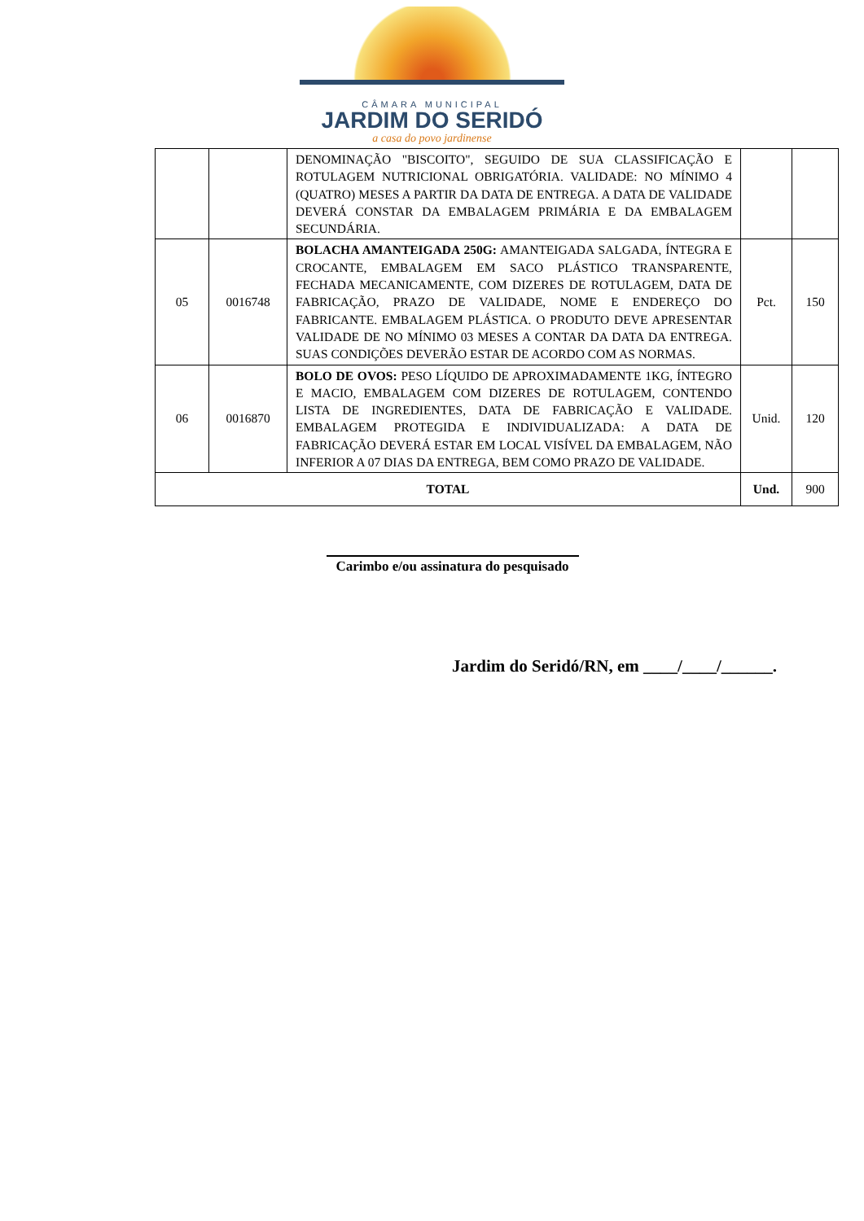CÂMARA MUNICIPAL
JARDIM DO SERIDÓ
a casa do povo jardinense
| | | DENOMINAÇÃO "BISCOITO", SEGUIDO DE SUA CLASSIFICAÇÃO E ROTULAGEM NUTRICIONAL OBRIGATÓRIA. VALIDADE: NO MÍNIMO 4 (QUATRO) MESES A PARTIR DA DATA DE ENTREGA. A DATA DE VALIDADE DEVERÁ CONSTAR DA EMBALAGEM PRIMÁRIA E DA EMBALAGEM SECUNDÁRIA. | | |
| 05 | 0016748 | BOLACHA AMANTEIGADA 250G: AMANTEIGADA SALGADA, ÍNTEGRA E CROCANTE, EMBALAGEM EM SACO PLÁSTICO TRANSPARENTE, FECHADA MECANICAMENTE, COM DIZERES DE ROTULAGEM, DATA DE FABRICAÇÃO, PRAZO DE VALIDADE, NOME E ENDEREÇO DO FABRICANTE. EMBALAGEM PLÁSTICA. O PRODUTO DEVE APRESENTAR VALIDADE DE NO MÍNIMO 03 MESES A CONTAR DA DATA DA ENTREGA. SUAS CONDIÇÕES DEVERÃO ESTAR DE ACORDO COM AS NORMAS. | Pct. | 150 |
| 06 | 0016870 | BOLO DE OVOS: PESO LÍQUIDO DE APROXIMADAMENTE 1KG, ÍNTEGRO E MACIO, EMBALAGEM COM DIZERES DE ROTULAGEM, CONTENDO LISTA DE INGREDIENTES, DATA DE FABRICAÇÃO E VALIDADE. EMBALAGEM PROTEGIDA E INDIVIDUALIZADA: A DATA DE FABRICAÇÃO DEVERÁ ESTAR EM LOCAL VISÍVEL DA EMBALAGEM, NÃO INFERIOR A 07 DIAS DA ENTREGA, BEM COMO PRAZO DE VALIDADE. | Unid. | 120 |
| TOTAL | | | Und. | 900 |
Carimbo e/ou assinatura do pesquisado
Jardim do Seridó/RN, em ____/____/______.